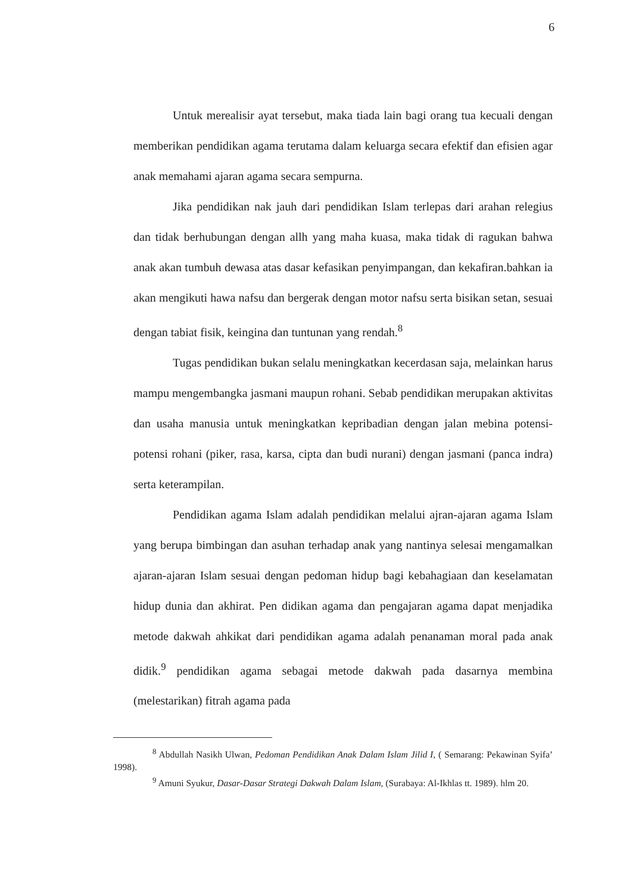6
Untuk merealisir ayat tersebut, maka tiada lain bagi orang tua kecuali dengan memberikan pendidikan agama terutama dalam keluarga secara efektif dan efisien agar anak memahami ajaran agama secara sempurna.
Jika pendidikan nak jauh dari pendidikan Islam terlepas dari arahan relegius dan tidak berhubungan dengan allh yang maha kuasa, maka tidak di ragukan bahwa anak akan tumbuh dewasa atas dasar kefasikan penyimpangan, dan kekafiran.bahkan ia akan mengikuti hawa nafsu dan bergerak dengan motor nafsu serta bisikan setan, sesuai dengan tabiat fisik, keingina dan tuntunan yang rendah.<sup>8</sup>
Tugas pendidikan bukan selalu meningkatkan kecerdasan saja, melainkan harus mampu mengembangka jasmani maupun rohani. Sebab pendidikan merupakan aktivitas dan usaha manusia untuk meningkatkan kepribadian dengan jalan mebina potensi-potensi rohani (piker, rasa, karsa, cipta dan budi nurani) dengan jasmani (panca indra) serta keterampilan.
Pendidikan agama Islam adalah pendidikan melalui ajran-ajaran agama Islam yang berupa bimbingan dan asuhan terhadap anak yang nantinya selesai mengamalkan ajaran-ajaran Islam sesuai dengan pedoman hidup bagi kebahagiaan dan keselamatan hidup dunia dan akhirat. Pen didikan agama dan pengajaran agama dapat menjadika metode dakwah ahkikat dari pendidikan agama adalah penanaman moral pada anak didik.<sup>9</sup> pendidikan agama sebagai metode dakwah pada dasarnya membina (melestarikan) fitrah agama pada
<sup>8</sup> Abdullah Nasikh Ulwan, Pedoman Pendidikan Anak Dalam Islam Jilid I, ( Semarang: Pekawinan Syifa’ 1998).
<sup>9</sup> Amuni Syukur, Dasar-Dasar Strategi Dakwah Dalam Islam, (Surabaya: Al-Ikhlas tt. 1989). hlm 20.